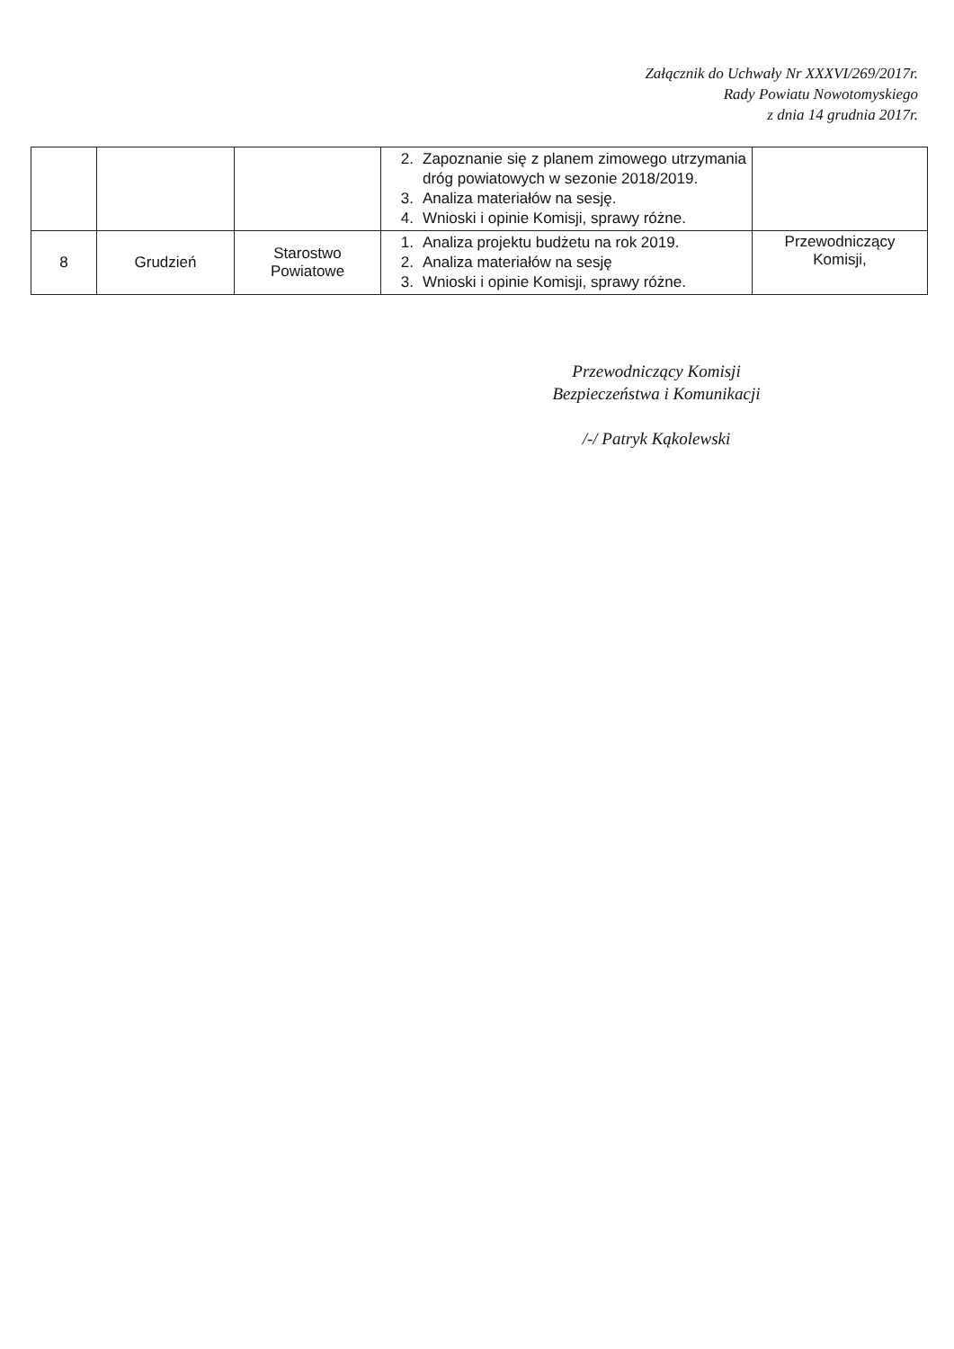Załącznik do Uchwały Nr XXXVI/269/2017r.
Rady Powiatu Nowotomyskiego
z dnia 14 grudnia 2017r.
| | | | 2. Zapoznanie się z planem zimowego utrzymania dróg powiatowych w sezonie 2018/2019. 3. Analiza materiałów na sesję. 4. Wnioski i opinie Komisji, sprawy różne. | |
| 8 | Grudzień | Starostwo Powiatowe | 1. Analiza projektu budżetu na rok 2019. 2. Analiza materiałów na sesję 3. Wnioski i opinie Komisji, sprawy różne. | Przewodniczący Komisji, |
Przewodniczący Komisji
Bezpieczeństwa i Komunikacji
/-/ Patryk Kąkolewski